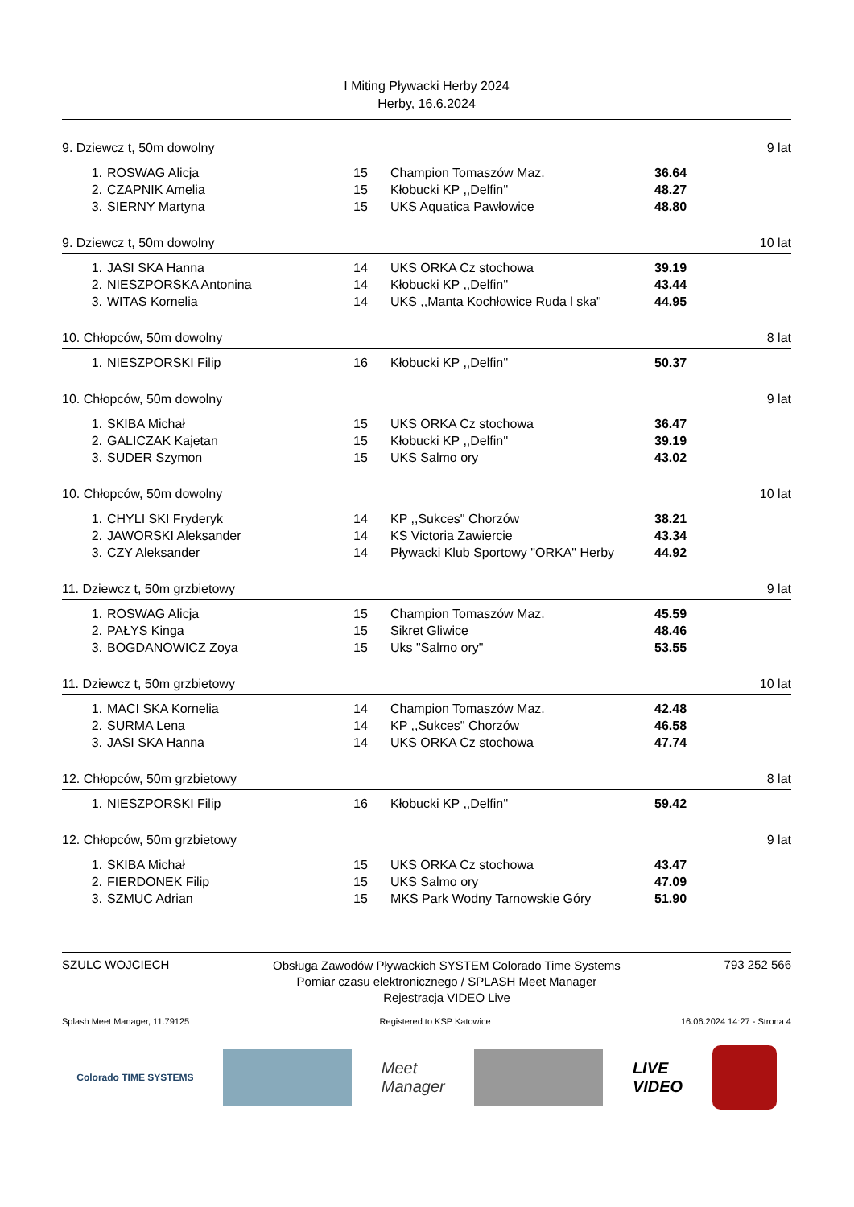I Miting Pływacki Herby 2024
Herby, 16.6.2024
9. Dziewcz t, 50m dowolny 9 lat
| 1. | ROSWAG Alicja | 15 | Champion Tomaszów Maz. | 36.64 |
| 2. | CZAPNIK Amelia | 15 | Kłobucki KP ,,Delfin'' | 48.27 |
| 3. | SIERNY Martyna | 15 | UKS Aquatica Pawłowice | 48.80 |
9. Dziewcz t, 50m dowolny 10 lat
| 1. | JASI SKA Hanna | 14 | UKS ORKA Cz stochowa | 39.19 |
| 2. | NIESZPORSKA Antonina | 14 | Kłobucki KP ,,Delfin'' | 43.44 |
| 3. | WITAS Kornelia | 14 | UKS ,,Manta Kochłowice Ruda l ska" | 44.95 |
10. Chłopców, 50m dowolny 8 lat
| 1. | NIESZPORSKI Filip | 16 | Kłobucki KP ,,Delfin'' | 50.37 |
10. Chłopców, 50m dowolny 9 lat
| 1. | SKIBA Michał | 15 | UKS ORKA Cz stochowa | 36.47 |
| 2. | GALICZAK Kajetan | 15 | Kłobucki KP ,,Delfin'' | 39.19 |
| 3. | SUDER Szymon | 15 | UKS Salmo ory | 43.02 |
10. Chłopców, 50m dowolny 10 lat
| 1. | CHYLI SKI Fryderyk | 14 | KP ,,Sukces" Chorzów | 38.21 |
| 2. | JAWORSKI Aleksander | 14 | KS Victoria Zawiercie | 43.34 |
| 3. | CZY Aleksander | 14 | Pływacki Klub Sportowy "ORKA" Herby | 44.92 |
11. Dziewcz t, 50m grzbietowy 9 lat
| 1. | ROSWAG Alicja | 15 | Champion Tomaszów Maz. | 45.59 |
| 2. | PAŁYS Kinga | 15 | Sikret Gliwice | 48.46 |
| 3. | BOGDANOWICZ Zoya | 15 | Uks "Salmo ory" | 53.55 |
11. Dziewcz t, 50m grzbietowy 10 lat
| 1. | MACI SKA Kornelia | 14 | Champion Tomaszów Maz. | 42.48 |
| 2. | SURMA Lena | 14 | KP ,,Sukces" Chorzów | 46.58 |
| 3. | JASI SKA Hanna | 14 | UKS ORKA Cz stochowa | 47.74 |
12. Chłopców, 50m grzbietowy 8 lat
| 1. | NIESZPORSKI Filip | 16 | Kłobucki KP ,,Delfin'' | 59.42 |
12. Chłopców, 50m grzbietowy 9 lat
| 1. | SKIBA Michał | 15 | UKS ORKA Cz stochowa | 43.47 |
| 2. | FIERDONEK Filip | 15 | UKS Salmo ory | 47.09 |
| 3. | SZMUC Adrian | 15 | MKS Park Wodny Tarnowskie Góry | 51.90 |
SZULC WOJCIECH Obsługa Zawodów Pływackich SYSTEM Colorado Time Systems
Pomiar czasu elektronicznego / SPLASH Meet Manager
Rejestracja VIDEO Live 793 252 566
Splash Meet Manager, 11.79125 Registered to KSP Katowice 16.06.2024 14:27 - Strona 4
Colorado TIME SYSTEMS
Meet
Manager
LIVE
VIDEO